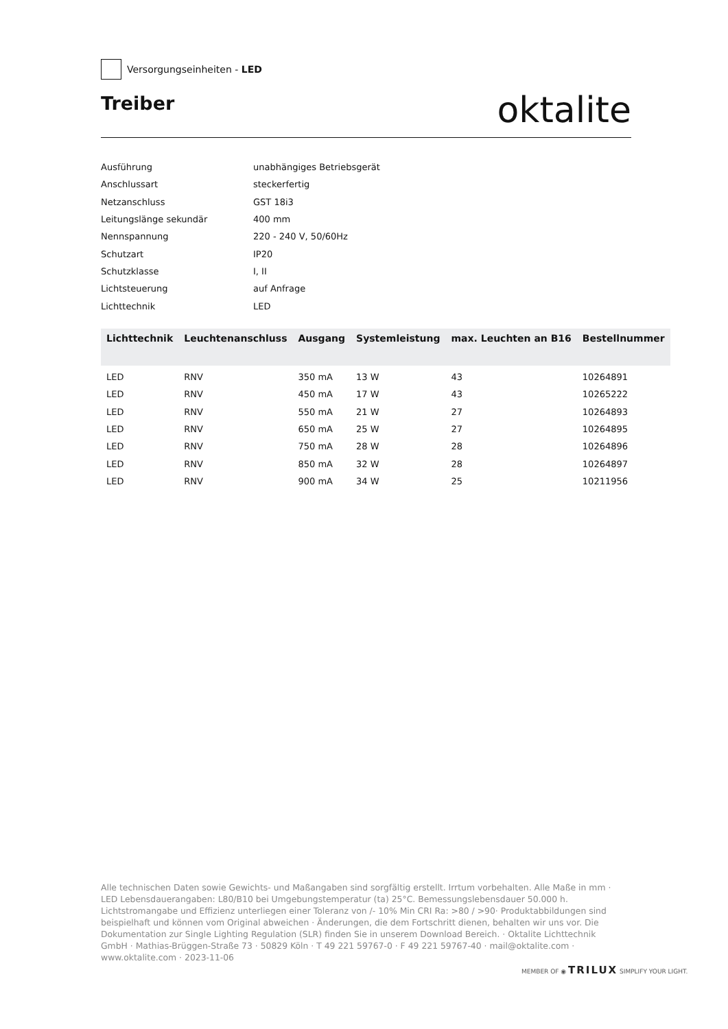Versorgungseinheiten - LED
Treiber
oktalite
Ausführung unabhängiges Betriebsgerät
Anschlussart steckerfertig
Netzanschluss GST 18i3
Leitungslänge sekundär 400 mm
Nennspannung 220 - 240 V, 50/60Hz
Schutzart IP20
Schutzklasse I, II
Lichtsteuerung auf Anfrage
Lichttechnik LED
| Lichttechnik | Leuchtenanschluss | Ausgang | Systemleistung | max. Leuchten an B16 | Bestellnummer |
| --- | --- | --- | --- | --- | --- |
| LED | RNV | 350 mA | 13 W | 43 | 10264891 |
| LED | RNV | 450 mA | 17 W | 43 | 10265222 |
| LED | RNV | 550 mA | 21 W | 27 | 10264893 |
| LED | RNV | 650 mA | 25 W | 27 | 10264895 |
| LED | RNV | 750 mA | 28 W | 28 | 10264896 |
| LED | RNV | 850 mA | 32 W | 28 | 10264897 |
| LED | RNV | 900 mA | 34 W | 25 | 10211956 |
Alle technischen Daten sowie Gewichts- und Maßangaben sind sorgfältig erstellt. Irrtum vorbehalten. Alle Maße in mm · LED Lebensdauerangaben: L80/B10 bei Umgebungstemperatur (ta) 25°C. Bemessungslebensdauer 50.000 h. Lichtstromangabe und Effizienz unterliegen einer Toleranz von /- 10% Min CRI Ra: >80 / >90· Produktabbildungen sind beispielhaft und können vom Original abweichen · Änderungen, die dem Fortschritt dienen, behalten wir uns vor. Die Dokumentation zur Single Lighting Regulation (SLR) finden Sie in unserem Download Bereich. · Oktalite Lichttechnik GmbH · Mathias-Brüggen-Straße 73 · 50829 Köln · T 49 221 59767-0 · F 49 221 59767-40 · mail@oktalite.com · www.oktalite.com · 2023-11-06
MEMBER OF ◉ TRILUX SIMPLIFY YOUR LIGHT.